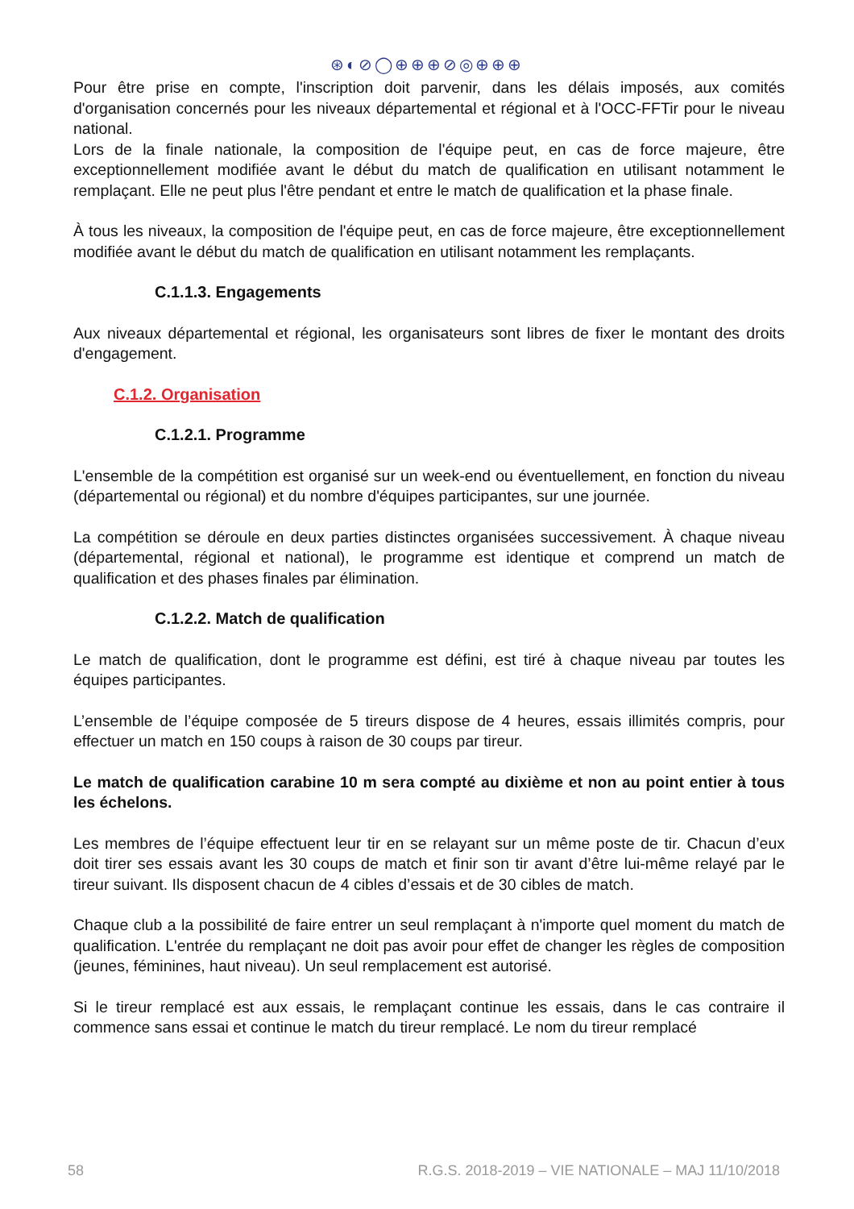⊛◐⊘◯⊕⊕⊕⊘◎⊕⊕⊕
Pour être prise en compte, l'inscription doit parvenir, dans les délais imposés, aux comités d'organisation concernés pour les niveaux départemental et régional et à l'OCC-FFTir pour le niveau national.
Lors de la finale nationale, la composition de l'équipe peut, en cas de force majeure, être exceptionnellement modifiée avant le début du match de qualification en utilisant notamment le remplaçant. Elle ne peut plus l'être pendant et entre le match de qualification et la phase finale.
À tous les niveaux, la composition de l'équipe peut, en cas de force majeure, être exceptionnellement modifiée avant le début du match de qualification en utilisant notamment les remplaçants.
C.1.1.3. Engagements
Aux niveaux départemental et régional, les organisateurs sont libres de fixer le montant des droits d'engagement.
C.1.2. Organisation
C.1.2.1. Programme
L'ensemble de la compétition est organisé sur un week-end ou éventuellement, en fonction du niveau (départemental ou régional) et du nombre d'équipes participantes, sur une journée.
La compétition se déroule en deux parties distinctes organisées successivement. À chaque niveau (départemental, régional et national), le programme est identique et comprend un match de qualification et des phases finales par élimination.
C.1.2.2. Match de qualification
Le match de qualification, dont le programme est défini, est tiré à chaque niveau par toutes les équipes participantes.
L’ensemble de l’équipe composée de 5 tireurs dispose de 4 heures, essais illimités compris, pour effectuer un match en 150 coups à raison de 30 coups par tireur.
Le match de qualification carabine 10 m sera compté au dixième et non au point entier à tous les échelons.
Les membres de l’équipe effectuent leur tir en se relayant sur un même poste de tir. Chacun d’eux doit tirer ses essais avant les 30 coups de match et finir son tir avant d’être lui-même relayé par le tireur suivant. Ils disposent chacun de 4 cibles d’essais et de 30 cibles de match.
Chaque club a la possibilité de faire entrer un seul remplaçant à n'importe quel moment du match de qualification. L'entrée du remplaçant ne doit pas avoir pour effet de changer les règles de composition (jeunes, féminines, haut niveau). Un seul remplacement est autorisé.
Si le tireur remplacé est aux essais, le remplaçant continue les essais, dans le cas contraire il commence sans essai et continue le match du tireur remplacé. Le nom du tireur remplacé
58 R.G.S. 2018-2019 – VIE NATIONALE – MAJ 11/10/2018